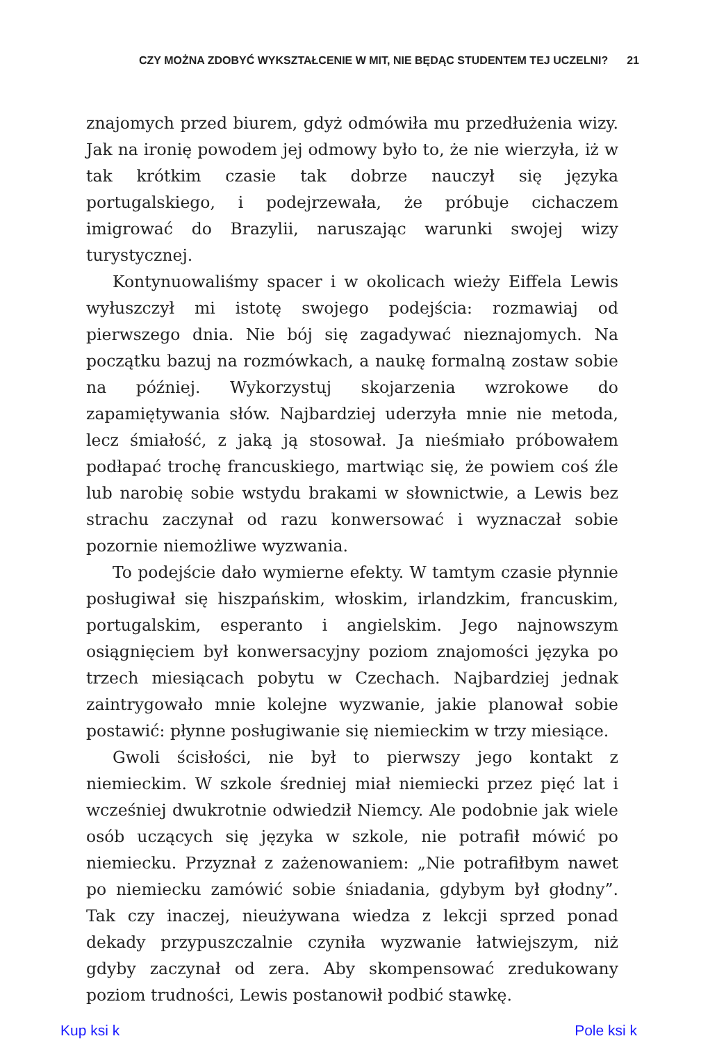CZY MOŻNA ZDOBYĆ WYKSZTAŁCENIE W MIT, NIE BĘDĄC STUDENTEM TEJ UCZELNI? 21
znajomych przed biurem, gdyż odmówiła mu przedłużenia wizy. Jak na ironię powodem jej odmowy było to, że nie wierzyła, iż w tak krótkim czasie tak dobrze nauczył się języka portugalskiego, i podejrzewała, że próbuje cichaczem imigrować do Brazylii, naruszając warunki swojej wizy turystycznej.
Kontynuowaliśmy spacer i w okolicach wieży Eiffela Lewis wyłuszczył mi istotę swojego podejścia: rozmawiaj od pierwszego dnia. Nie bój się zagadywać nieznajomych. Na początku bazuj na rozmówkach, a naukę formalną zostaw sobie na później. Wykorzystuj skojarzenia wzrokowe do zapamiętywania słów. Najbardziej uderzyła mnie nie metoda, lecz śmiałość, z jaką ją stosował. Ja nieśmiało próbowałem podłapać trochę francuskiego, martwiąc się, że powiem coś źle lub narobię sobie wstydu brakami w słownictwie, a Lewis bez strachu zaczynał od razu konwersować i wyznaczał sobie pozornie niemożliwe wyzwania.
To podejście dało wymierne efekty. W tamtym czasie płynnie posługiwał się hiszpańskim, włoskim, irlandzkim, francuskim, portugalskim, esperanto i angielskim. Jego najnowszym osiągnięciem był konwersacyjny poziom znajomości języka po trzech miesiącach pobytu w Czechach. Najbardziej jednak zaintrygowało mnie kolejne wyzwanie, jakie planował sobie postawić: płynne posługiwanie się niemieckim w trzy miesiące.
Gwoli ścisłości, nie był to pierwszy jego kontakt z niemieckim. W szkole średniej miał niemiecki przez pięć lat i wcześniej dwukrotnie odwiedził Niemcy. Ale podobnie jak wiele osób uczących się języka w szkole, nie potrafił mówić po niemiecku. Przyznał z zażenowaniem: „Nie potrafiłbym nawet po niemiecku zamówić sobie śniadania, gdybym był głodny”. Tak czy inaczej, nieużywana wiedza z lekcji sprzed ponad dekady przypuszczalnie czyniła wyzwanie łatwiejszym, niż gdyby zaczynał od zera. Aby skompensować zredukowany poziom trudności, Lewis postanowił podbić stawkę.
Kup ksi k Pole ksi k